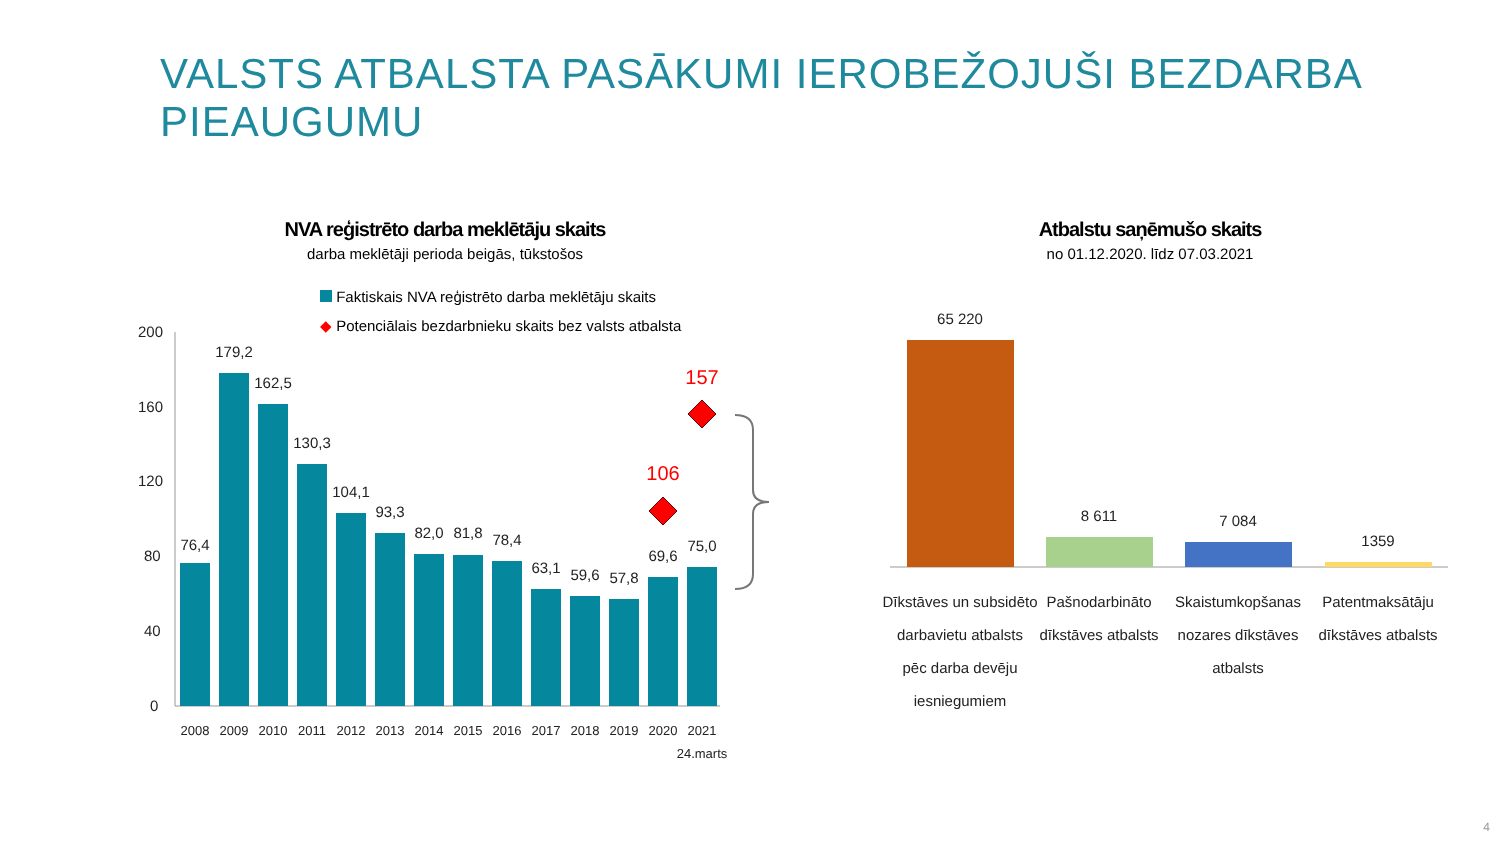VALSTS ATBALSTA PASĀKUMI IEROBEŽOJUŠI BEZDARBA PIEAUGUMU
NVA reģistrēto darba meklētāju skaits
darba meklētāji perioda beigās, tūkstošos
Faktiskais NVA reģistrēto darba meklētāju skaits
◆ Potenciālais bezdarbnieku skaits bez valsts atbalsta
Atbalstu saņēmušo skaits
no 01.12.2020. līdz 07.03.2021
200
160
120
80
40
0
76,4
179,2
162,5
130,3
104,1
93,3
82,0
81,8
78,4
63,1
59,6
57,8
69,6
75,0
2008
2009
2010
2011
2012
2013
2014
2015
2016
2017
2018
2019
2020
2021
24.marts
106
157
65 220
8 611
7 084
1359
Dīkstāves un subsidēto
darbavietu atbalsts
pēc darba devēju
iesniegumiem
Pašnodarbināto
dīkstāves atbalsts
Skaistumkopšanas
nozares dīkstāves
atbalsts
Patentmaksātāju
dīkstāves atbalsts
4